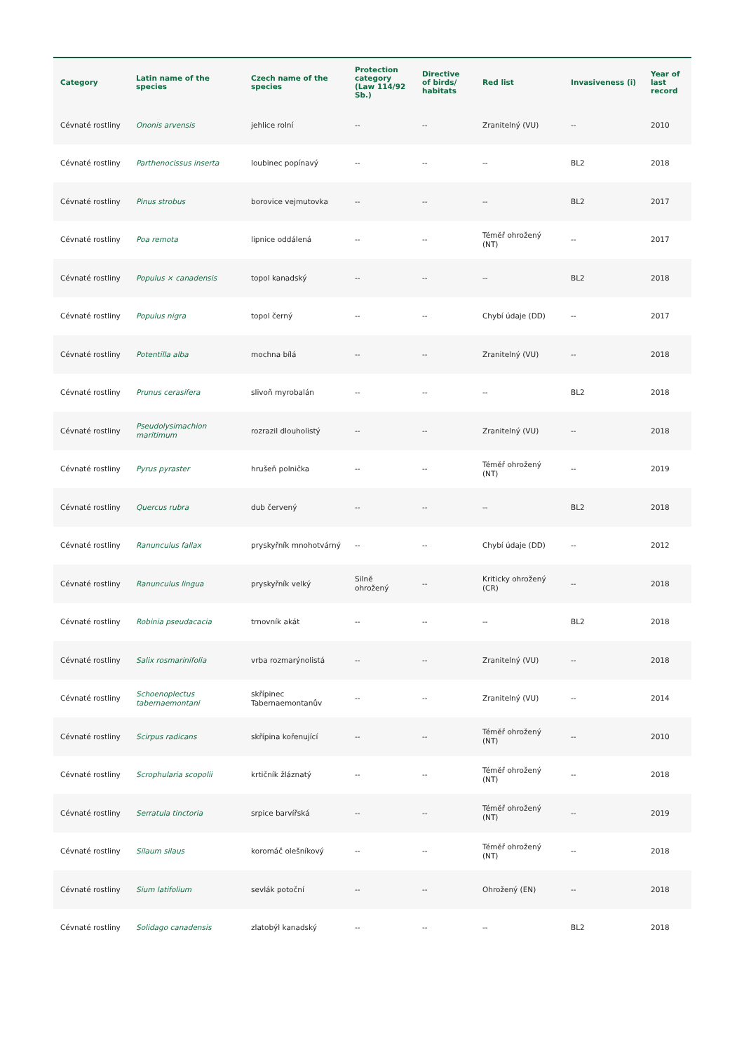| Category | Latin name of the species | Czech name of the species | Protection category (Law 114/92 Sb.) | Directive of birds/ habitats | Red list | Invasiveness (i) | Year of last record |
| --- | --- | --- | --- | --- | --- | --- | --- |
| Cévnaté rostliny | Ononis arvensis | jehlice rolní | -- | -- | Zranitelný (VU) | -- | 2010 |
| Cévnaté rostliny | Parthenocissus inserta | loubinec popínavý | -- | -- | -- | BL2 | 2018 |
| Cévnaté rostliny | Pinus strobus | borovice vejmutovka | -- | -- | -- | BL2 | 2017 |
| Cévnaté rostliny | Poa remota | lipnice oddálená | -- | -- | Téměř ohrožený (NT) | -- | 2017 |
| Cévnaté rostliny | Populus × canadensis | topol kanadský | -- | -- | -- | BL2 | 2018 |
| Cévnaté rostliny | Populus nigra | topol černý | -- | -- | Chybí údaje (DD) | -- | 2017 |
| Cévnaté rostliny | Potentilla alba | mochna bílá | -- | -- | Zranitelný (VU) | -- | 2018 |
| Cévnaté rostliny | Prunus cerasifera | slivoň myrobalán | -- | -- | -- | BL2 | 2018 |
| Cévnaté rostliny | Pseudolysimachion maritimum | rozrazil dlouholistý | -- | -- | Zranitelný (VU) | -- | 2018 |
| Cévnaté rostliny | Pyrus pyraster | hrušeň polnička | -- | -- | Téměř ohrožený (NT) | -- | 2019 |
| Cévnaté rostliny | Quercus rubra | dub červený | -- | -- | -- | BL2 | 2018 |
| Cévnaté rostliny | Ranunculus fallax | pryskyřník mnohotvárný | -- | -- | Chybí údaje (DD) | -- | 2012 |
| Cévnaté rostliny | Ranunculus lingua | pryskyřník velký | Silně ohrožený | -- | Kriticky ohrožený (CR) | -- | 2018 |
| Cévnaté rostliny | Robinia pseudacacia | trnovník akát | -- | -- | -- | BL2 | 2018 |
| Cévnaté rostliny | Salix rosmarinifolia | vrba rozmarýnolistá | -- | -- | Zranitelný (VU) | -- | 2018 |
| Cévnaté rostliny | Schoenoplectus tabernaemontani | skřípinec Tabernaemontanův | -- | -- | Zranitelný (VU) | -- | 2014 |
| Cévnaté rostliny | Scirpus radicans | skřípina kořenující | -- | -- | Téměř ohrožený (NT) | -- | 2010 |
| Cévnaté rostliny | Scrophularia scopolii | krtičník žláznatý | -- | -- | Téměř ohrožený (NT) | -- | 2018 |
| Cévnaté rostliny | Serratula tinctoria | srpice barvířská | -- | -- | Téměř ohrožený (NT) | -- | 2019 |
| Cévnaté rostliny | Silaum silaus | koromáč olešníkový | -- | -- | Téměř ohrožený (NT) | -- | 2018 |
| Cévnaté rostliny | Sium latifolium | sevlák potoční | -- | -- | Ohrožený (EN) | -- | 2018 |
| Cévnaté rostliny | Solidago canadensis | zlatobýl kanadský | -- | -- | -- | BL2 | 2018 |